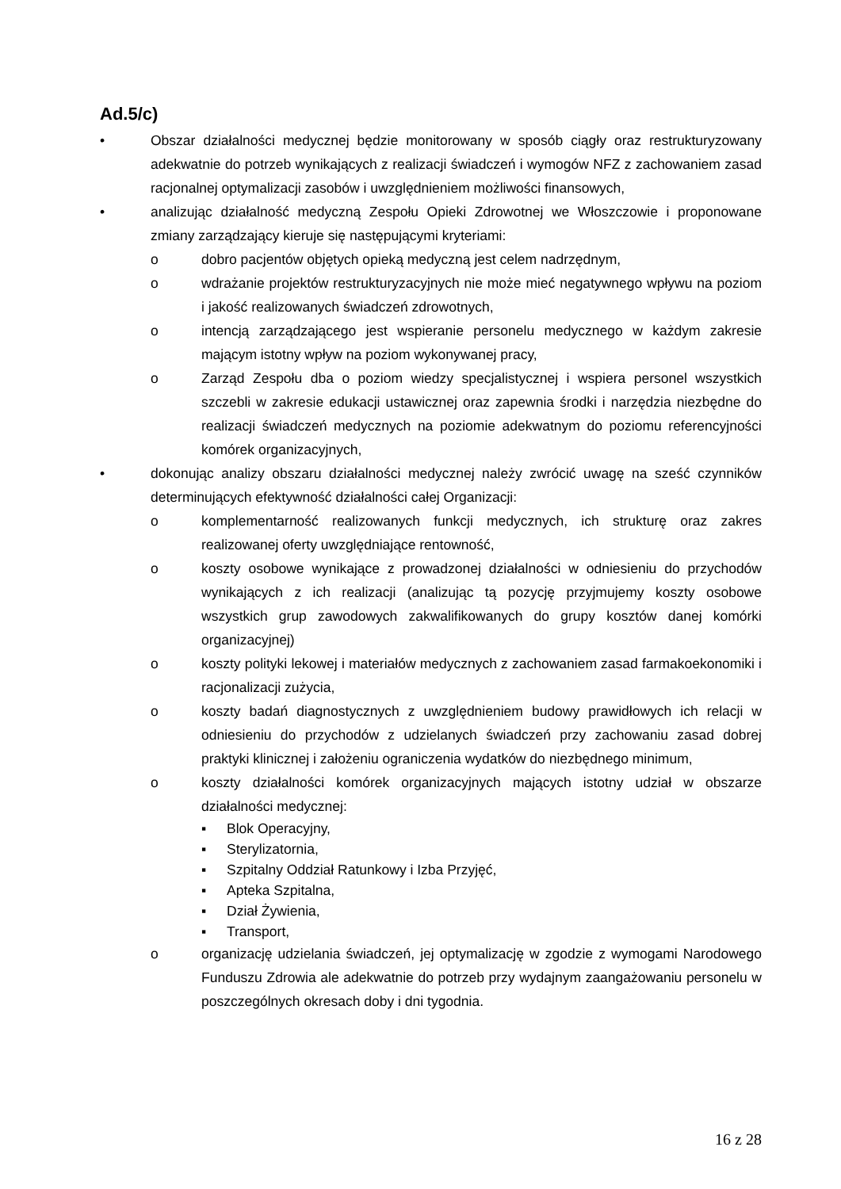Ad.5/c)
• Obszar działalności medycznej będzie monitorowany w sposób ciągły oraz restrukturyzowany adekwatnie do potrzeb wynikających z realizacji świadczeń i wymogów NFZ z zachowaniem zasad racjonalnej optymalizacji zasobów i uwzględnieniem możliwości finansowych,
• analizując działalność medyczną Zespołu Opieki Zdrowotnej we Włoszczowie i proponowane zmiany zarządzający kieruje się następującymi kryteriami:
o dobro pacjentów objętych opieką medyczną jest celem nadrzędnym,
o wdrażanie projektów restrukturyzacyjnych nie może mieć negatywnego wpływu na poziom i jakość realizowanych świadczeń zdrowotnych,
o intencją zarządzającego jest wspieranie personelu medycznego w każdym zakresie mającym istotny wpływ na poziom wykonywanej pracy,
o Zarząd Zespołu dba o poziom wiedzy specjalistycznej i wspiera personel wszystkich szczebli w zakresie edukacji ustawicznej oraz zapewnia środki i narzędzia niezbędne do realizacji świadczeń medycznych na poziomie adekwatnym do poziomu referencyjności komórek organizacyjnych,
• dokonując analizy obszaru działalności medycznej należy zwrócić uwagę na sześć czynników determinujących efektywność działalności całej Organizacji:
o komplementarność realizowanych funkcji medycznych, ich strukturę oraz zakres realizowanej oferty uwzględniające rentowność,
o koszty osobowe wynikające z prowadzonej działalności w odniesieniu do przychodów wynikających z ich realizacji (analizując tą pozycję przyjmujemy koszty osobowe wszystkich grup zawodowych zakwalifikowanych do grupy kosztów danej komórki organizacyjnej)
o koszty polityki lekowej i materiałów medycznych z zachowaniem zasad farmakoekonomiki i racjonalizacji zużycia,
o koszty badań diagnostycznych z uwzględnieniem budowy prawidłowych ich relacji w odniesieniu do przychodów z udzielanych świadczeń przy zachowaniu zasad dobrej praktyki klinicznej i założeniu ograniczenia wydatków do niezbędnego minimum,
o koszty działalności komórek organizacyjnych mających istotny udział w obszarze działalności medycznej:
▪ Blok Operacyjny,
▪ Sterylizatornia,
▪ Szpitalny Oddział Ratunkowy i Izba Przyjęć,
▪ Apteka Szpitalna,
▪ Dział Żywienia,
▪ Transport,
o organizację udzielania świadczeń, jej optymalizację w zgodzie z wymogami Narodowego Funduszu Zdrowia ale adekwatnie do potrzeb przy wydajnym zaangażowaniu personelu w poszczególnych okresach doby i dni tygodnia.
16 z 28